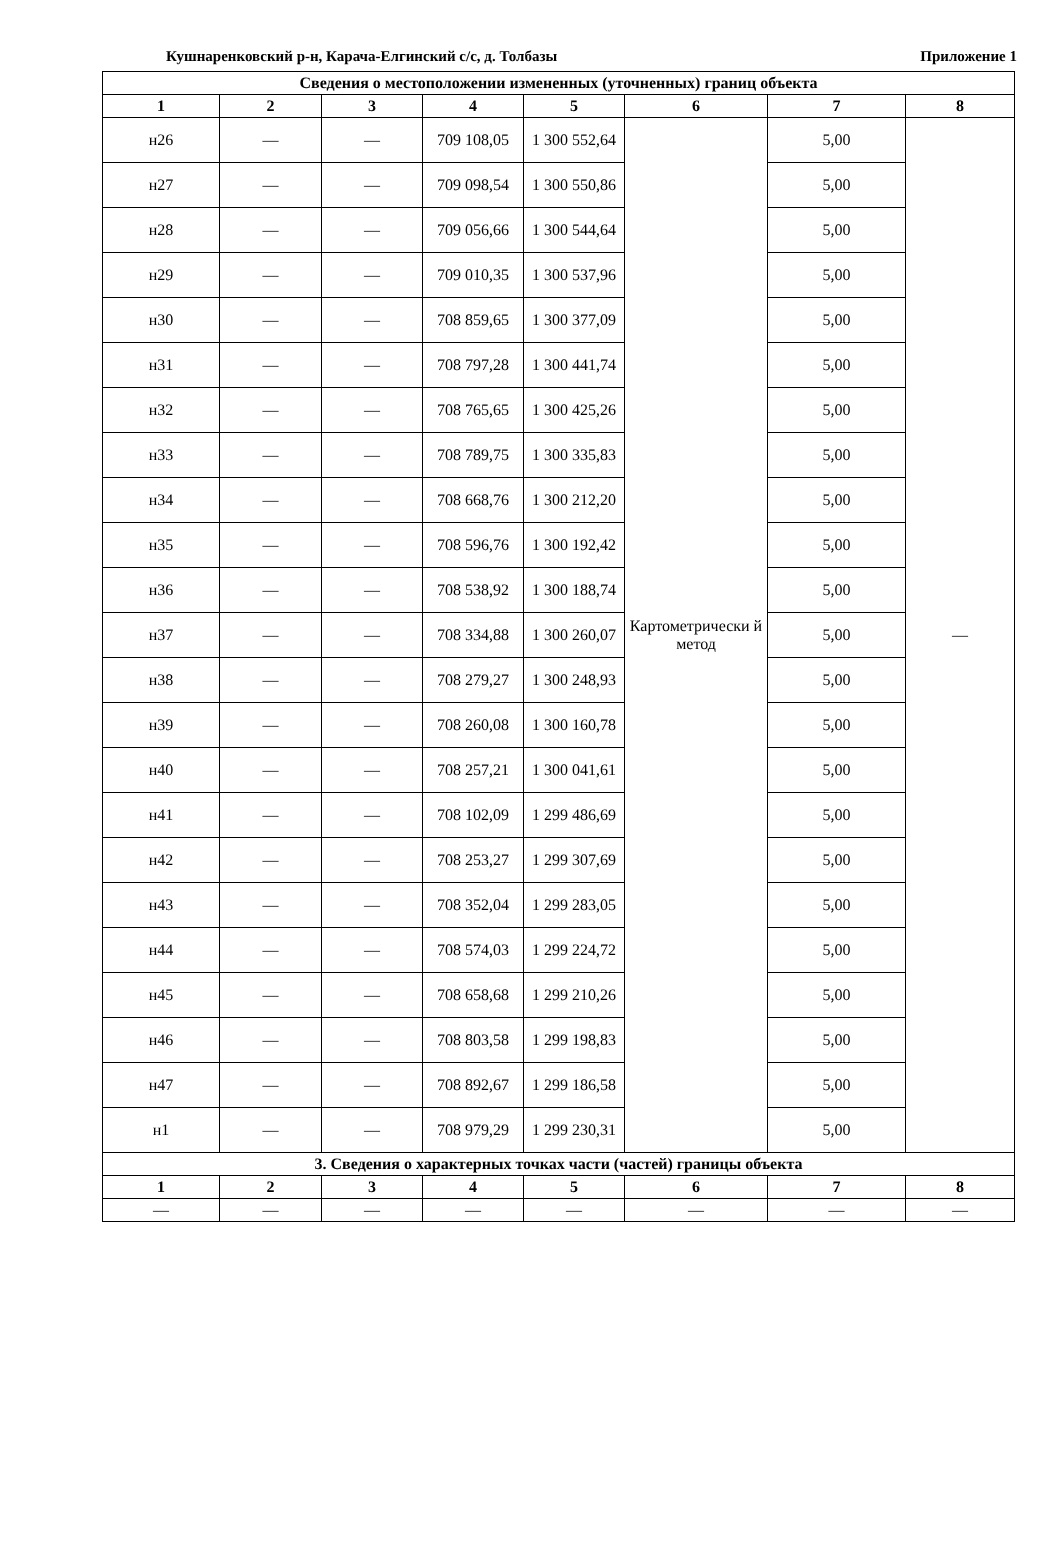Кушнаренковский р-н, Карача-Елгинский с/с, д. Толбазы Приложение 1
| Сведения о местоположении измененных (уточненных) границ объекта | | | | | | | |
| --- | --- | --- | --- | --- | --- | --- | --- |
| 1 | 2 | 3 | 4 | 5 | 6 | 7 | 8 |
| н26 | — | — | 709 108,05 | 1 300 552,64 | Картометрически й метод | 5,00 | — |
| н27 | — | — | 709 098,54 | 1 300 550,86 | | 5,00 | |
| н28 | — | — | 709 056,66 | 1 300 544,64 | | 5,00 | |
| н29 | — | — | 709 010,35 | 1 300 537,96 | | 5,00 | |
| н30 | — | — | 708 859,65 | 1 300 377,09 | | 5,00 | |
| н31 | — | — | 708 797,28 | 1 300 441,74 | | 5,00 | |
| н32 | — | — | 708 765,65 | 1 300 425,26 | | 5,00 | |
| н33 | — | — | 708 789,75 | 1 300 335,83 | | 5,00 | |
| н34 | — | — | 708 668,76 | 1 300 212,20 | | 5,00 | |
| н35 | — | — | 708 596,76 | 1 300 192,42 | | 5,00 | |
| н36 | — | — | 708 538,92 | 1 300 188,74 | | 5,00 | |
| н37 | — | — | 708 334,88 | 1 300 260,07 | | 5,00 | |
| н38 | — | — | 708 279,27 | 1 300 248,93 | | 5,00 | |
| н39 | — | — | 708 260,08 | 1 300 160,78 | | 5,00 | |
| н40 | — | — | 708 257,21 | 1 300 041,61 | | 5,00 | |
| н41 | — | — | 708 102,09 | 1 299 486,69 | | 5,00 | |
| н42 | — | — | 708 253,27 | 1 299 307,69 | | 5,00 | |
| н43 | — | — | 708 352,04 | 1 299 283,05 | | 5,00 | |
| н44 | — | — | 708 574,03 | 1 299 224,72 | | 5,00 | |
| н45 | — | — | 708 658,68 | 1 299 210,26 | | 5,00 | |
| н46 | — | — | 708 803,58 | 1 299 198,83 | | 5,00 | |
| н47 | — | — | 708 892,67 | 1 299 186,58 | | 5,00 | |
| н1 | — | — | 708 979,29 | 1 299 230,31 | | 5,00 | |
| 3. Сведения о характерных точках части (частей) границы объекта | | | | | | | |
| 1 | 2 | 3 | 4 | 5 | 6 | 7 | 8 |
| — | — | — | — | — | — | — | — |